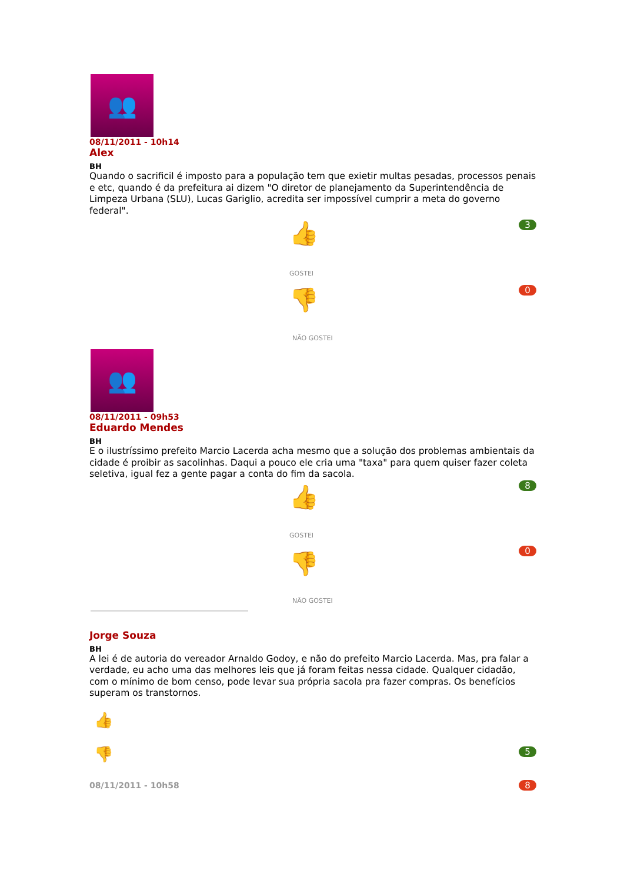👥
08/11/2011 - 10h14
Alex
BH
Quando o sacrificil é imposto para a população tem que exietir multas pesadas, processos penais e etc, quando é da prefeitura ai dizem "O diretor de planejamento da Superintendência de Limpeza Urbana (SLU), Lucas Gariglio, acredita ser impossível cumprir a meta do governo federal".
3 👍
GOSTEI
0 👎
NÃO GOSTEI
👥
08/11/2011 - 09h53
Eduardo Mendes
BH
E o ilustríssimo prefeito Marcio Lacerda acha mesmo que a solução dos problemas ambientais da cidade é proibir as sacolinhas. Daqui a pouco ele cria uma "taxa" para quem quiser fazer coleta seletiva, igual fez a gente pagar a conta do fim da sacola.
8 👍
GOSTEI
0 👎
NÃO GOSTEI
Jorge Souza
BH
A lei é de autoria do vereador Arnaldo Godoy, e não do prefeito Marcio Lacerda. Mas, pra falar a verdade, eu acho uma das melhores leis que já foram feitas nessa cidade. Qualquer cidadão, com o mínimo de bom censo, pode levar sua própria sacola pra fazer compras. Os benefícios superam os transtornos.
👍
👎 5
8 08/11/2011 - 10h58